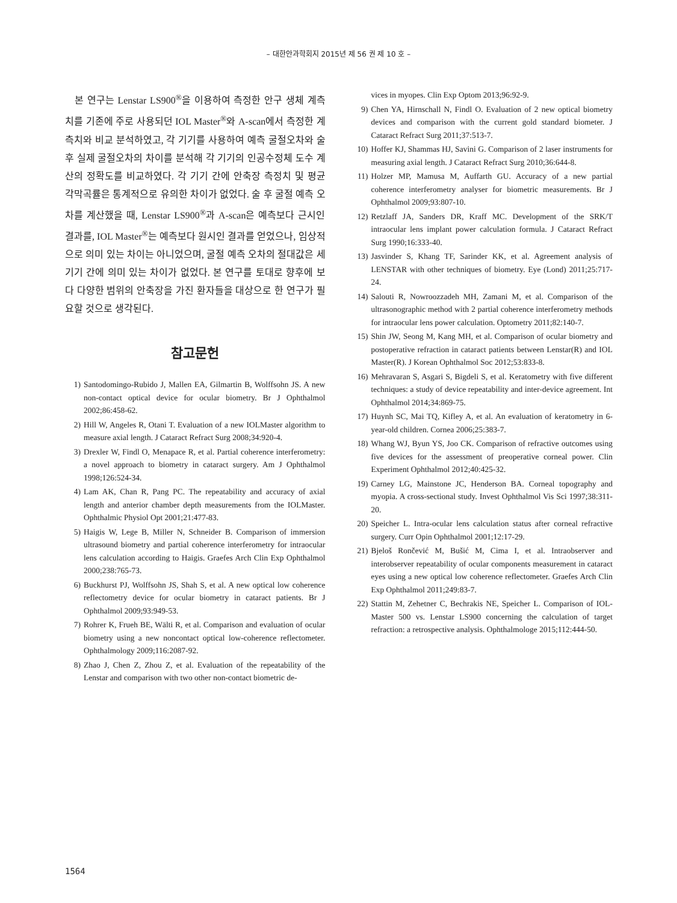– 대한안과학회지 2015년 제 56 권 제 10 호 –
본 연구는 Lenstar LS900<sup>®</sup>을 이용하여 측정한 안구 생체 계측치를 기존에 주로 사용되던 IOL Master<sup>®</sup>와 A-scan에서 측정한 계측치와 비교 분석하였고, 각 기기를 사용하여 예측 굴절오차와 술 후 실제 굴절오차의 차이를 분석해 각 기기의 인공수정체 도수 계산의 정확도를 비교하였다. 각 기기 간에 안축장 측정치 및 평균 각막곡률은 통계적으로 유의한 차이가 없었다. 술 후 굴절 예측 오차를 계산했을 때, Lenstar LS900<sup>®</sup>과 A-scan은 예측보다 근시인 결과를, IOL Master<sup>®</sup>는 예측보다 원시인 결과를 얻었으나, 임상적으로 의미 있는 차이는 아니었으며, 굴절 예측 오차의 절대값은 세 기기 간에 의미 있는 차이가 없었다. 본 연구를 토대로 향후에 보다 다양한 범위의 안축장을 가진 환자들을 대상으로 한 연구가 필요할 것으로 생각된다.
참고문헌
1) Santodomingo-Rubido J, Mallen EA, Gilmartin B, Wolffsohn JS. A new non-contact optical device for ocular biometry. Br J Ophthalmol 2002;86:458-62.
2) Hill W, Angeles R, Otani T. Evaluation of a new IOLMaster algorithm to measure axial length. J Cataract Refract Surg 2008;34:920-4.
3) Drexler W, Findl O, Menapace R, et al. Partial coherence interferometry: a novel approach to biometry in cataract surgery. Am J Ophthalmol 1998;126:524-34.
4) Lam AK, Chan R, Pang PC. The repeatability and accuracy of axial length and anterior chamber depth measurements from the IOLMaster. Ophthalmic Physiol Opt 2001;21:477-83.
5) Haigis W, Lege B, Miller N, Schneider B. Comparison of immersion ultrasound biometry and partial coherence interferometry for intraocular lens calculation according to Haigis. Graefes Arch Clin Exp Ophthalmol 2000;238:765-73.
6) Buckhurst PJ, Wolffsohn JS, Shah S, et al. A new optical low coherence reflectometry device for ocular biometry in cataract patients. Br J Ophthalmol 2009;93:949-53.
7) Rohrer K, Frueh BE, Wälti R, et al. Comparison and evaluation of ocular biometry using a new noncontact optical low-coherence reflectometer. Ophthalmology 2009;116:2087-92.
8) Zhao J, Chen Z, Zhou Z, et al. Evaluation of the repeatability of the Lenstar and comparison with two other non-contact biometric de-
vices in myopes. Clin Exp Optom 2013;96:92-9.
9) Chen YA, Hirnschall N, Findl O. Evaluation of 2 new optical biometry devices and comparison with the current gold standard biometer. J Cataract Refract Surg 2011;37:513-7.
10) Hoffer KJ, Shammas HJ, Savini G. Comparison of 2 laser instruments for measuring axial length. J Cataract Refract Surg 2010;36:644-8.
11) Holzer MP, Mamusa M, Auffarth GU. Accuracy of a new partial coherence interferometry analyser for biometric measurements. Br J Ophthalmol 2009;93:807-10.
12) Retzlaff JA, Sanders DR, Kraff MC. Development of the SRK/T intraocular lens implant power calculation formula. J Cataract Refract Surg 1990;16:333-40.
13) Jasvinder S, Khang TF, Sarinder KK, et al. Agreement analysis of LENSTAR with other techniques of biometry. Eye (Lond) 2011;25:717-24.
14) Salouti R, Nowroozzadeh MH, Zamani M, et al. Comparison of the ultrasonographic method with 2 partial coherence interferometry methods for intraocular lens power calculation. Optometry 2011;82:140-7.
15) Shin JW, Seong M, Kang MH, et al. Comparison of ocular biometry and postoperative refraction in cataract patients between Lenstar(R) and IOL Master(R). J Korean Ophthalmol Soc 2012;53:833-8.
16) Mehravaran S, Asgari S, Bigdeli S, et al. Keratometry with five different techniques: a study of device repeatability and inter-device agreement. Int Ophthalmol 2014;34:869-75.
17) Huynh SC, Mai TQ, Kifley A, et al. An evaluation of keratometry in 6-year-old children. Cornea 2006;25:383-7.
18) Whang WJ, Byun YS, Joo CK. Comparison of refractive outcomes using five devices for the assessment of preoperative corneal power. Clin Experiment Ophthalmol 2012;40:425-32.
19) Carney LG, Mainstone JC, Henderson BA. Corneal topography and myopia. A cross-sectional study. Invest Ophthalmol Vis Sci 1997;38:311-20.
20) Speicher L. Intra-ocular lens calculation status after corneal refractive surgery. Curr Opin Ophthalmol 2001;12:17-29.
21) Bjeloš Rončević M, Bušić M, Cima I, et al. Intraobserver and interobserver repeatability of ocular components measurement in cataract eyes using a new optical low coherence reflectometer. Graefes Arch Clin Exp Ophthalmol 2011;249:83-7.
22) Stattin M, Zehetner C, Bechrakis NE, Speicher L. Comparison of IOL-Master 500 vs. Lenstar LS900 concerning the calculation of target refraction: a retrospective analysis. Ophthalmologe 2015;112:444-50.
1564